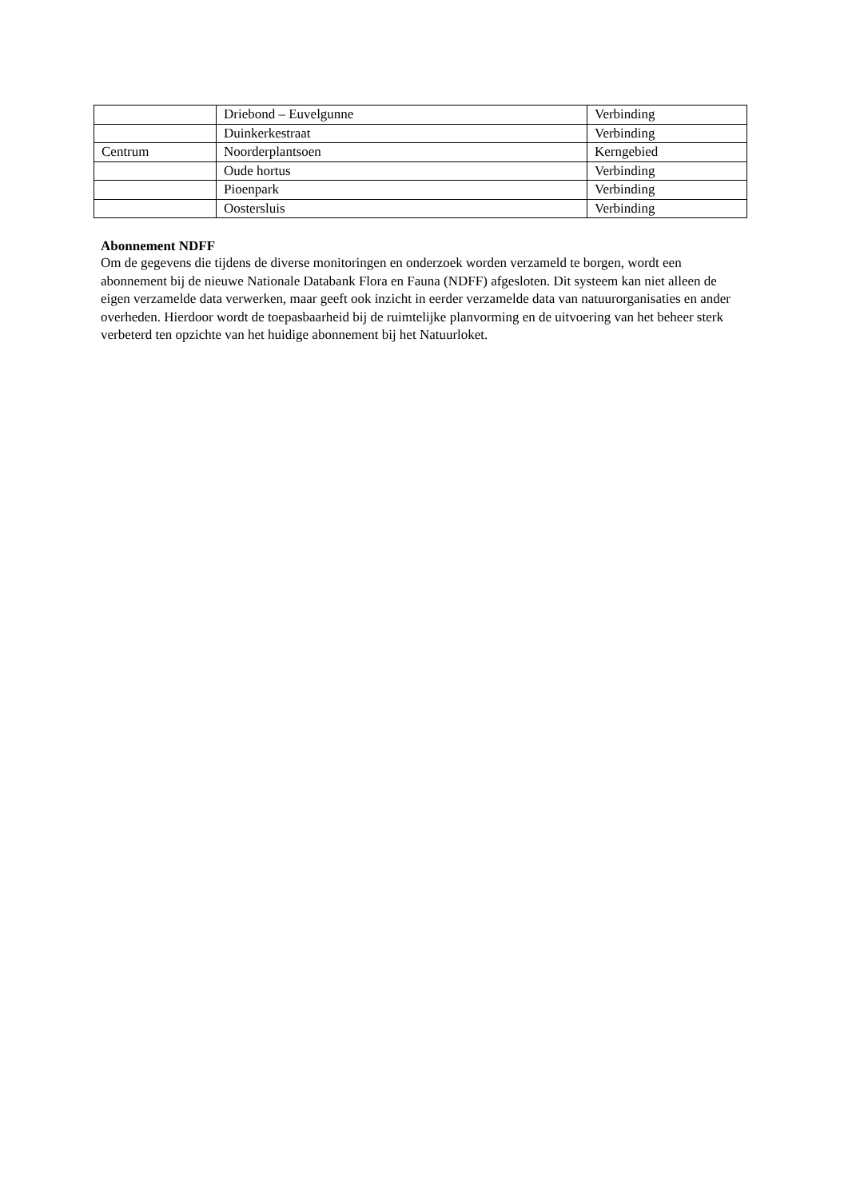| | Driebond – Euvelgunne | Verbinding |
| | Duinkerkestraat | Verbinding |
| Centrum | Noorderplantsoen | Kerngebied |
| | Oude hortus | Verbinding |
| | Pioenpark | Verbinding |
| | Oostersluis | Verbinding |
Abonnement NDFF
Om de gegevens die tijdens de diverse monitoringen en onderzoek worden verzameld te borgen, wordt een abonnement bij de nieuwe Nationale Databank Flora en Fauna (NDFF) afgesloten. Dit systeem kan niet alleen de eigen verzamelde data verwerken, maar geeft ook inzicht in eerder verzamelde data van natuurorganisaties en ander overheden. Hierdoor wordt de toepasbaarheid bij de ruimtelijke planvorming en de uitvoering van het beheer sterk verbeterd ten opzichte van het huidige abonnement bij het Natuurloket.